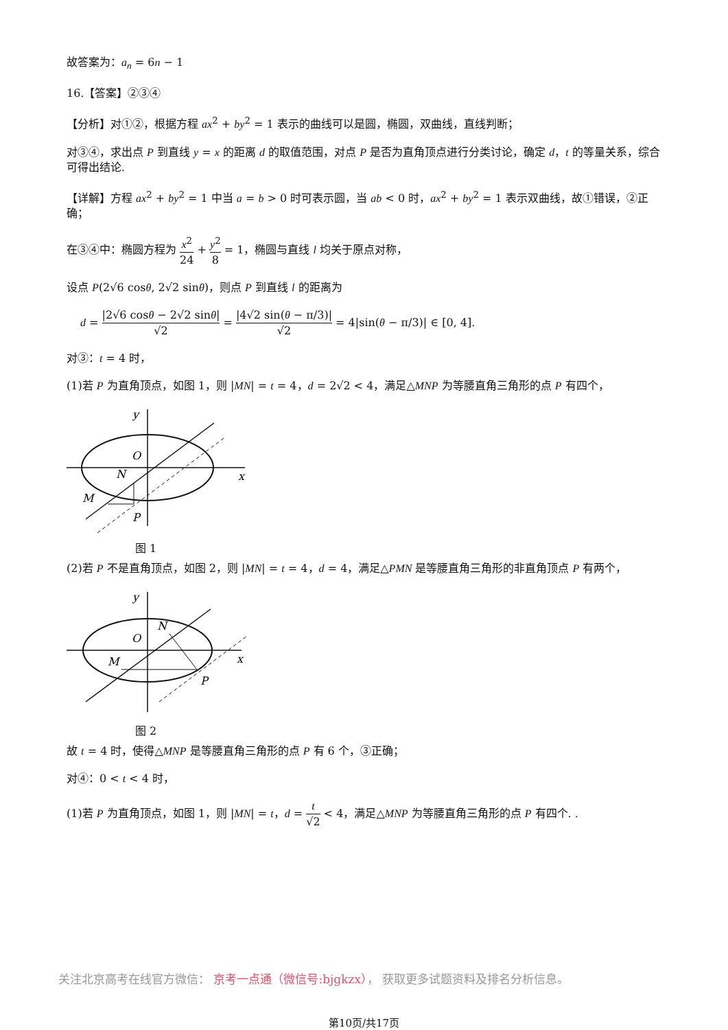故答案为：a<sub>n</sub> = 6n − 1
16.【答案】②③④
【分析】对①②，根据方程 ax<sup>2</sup> + by<sup>2</sup> = 1 表示的曲线可以是圆，椭圆，双曲线，直线判断；
对③④，求出点 P 到直线 y = x 的距离 d 的取值范围，对点 P 是否为直角顶点进行分类讨论，确定 d，t 的等量关系，综合可得出结论.
【详解】方程 ax<sup>2</sup> + by<sup>2</sup> = 1 中当 a = b > 0 时可表示圆，当 ab < 0 时，ax<sup>2</sup> + by<sup>2</sup> = 1 表示双曲线，故①错误，②正确；
在③④中：椭圆方程为 x<sup>2</sup> 24 + y<sup>2</sup> 8 = 1，椭圆与直线 l 均关于原点对称，
设点 P(2√6 cosθ, 2√2 sinθ)，则点 P 到直线 l 的距离为
d = |2√6 cosθ − 2√2 sinθ| √2 = |4√2 sin(θ − π/3)| √2 = 4|sin(θ − π/3)| ∈ [0, 4].
对③：t = 4 时，
(1)若 P 为直角顶点，如图 1，则 |MN| = t = 4，d = 2√2 < 4，满足△MNP 为等腰直角三角形的点 P 有四个，
y
x
O
N
M
P
图 1
(2)若 P 不是直角顶点，如图 2，则 |MN| = t = 4，d = 4，满足△PMN 是等腰直角三角形的非直角顶点 P 有两个，
y
x
O
N
M
P
图 2
故 t = 4 时，使得△MNP 是等腰直角三角形的点 P 有 6 个，③正确；
对④：0 < t < 4 时，
(1)若 P 为直角顶点，如图 1，则 |MN| = t，d = t √2 < 4，满足△MNP 为等腰直角三角形的点 P 有四个. .
关注北京高考在线官方微信： 京考一点通（微信号:bjgkzx）， 获取更多试题资料及排名分析信息。
第10页/共17页